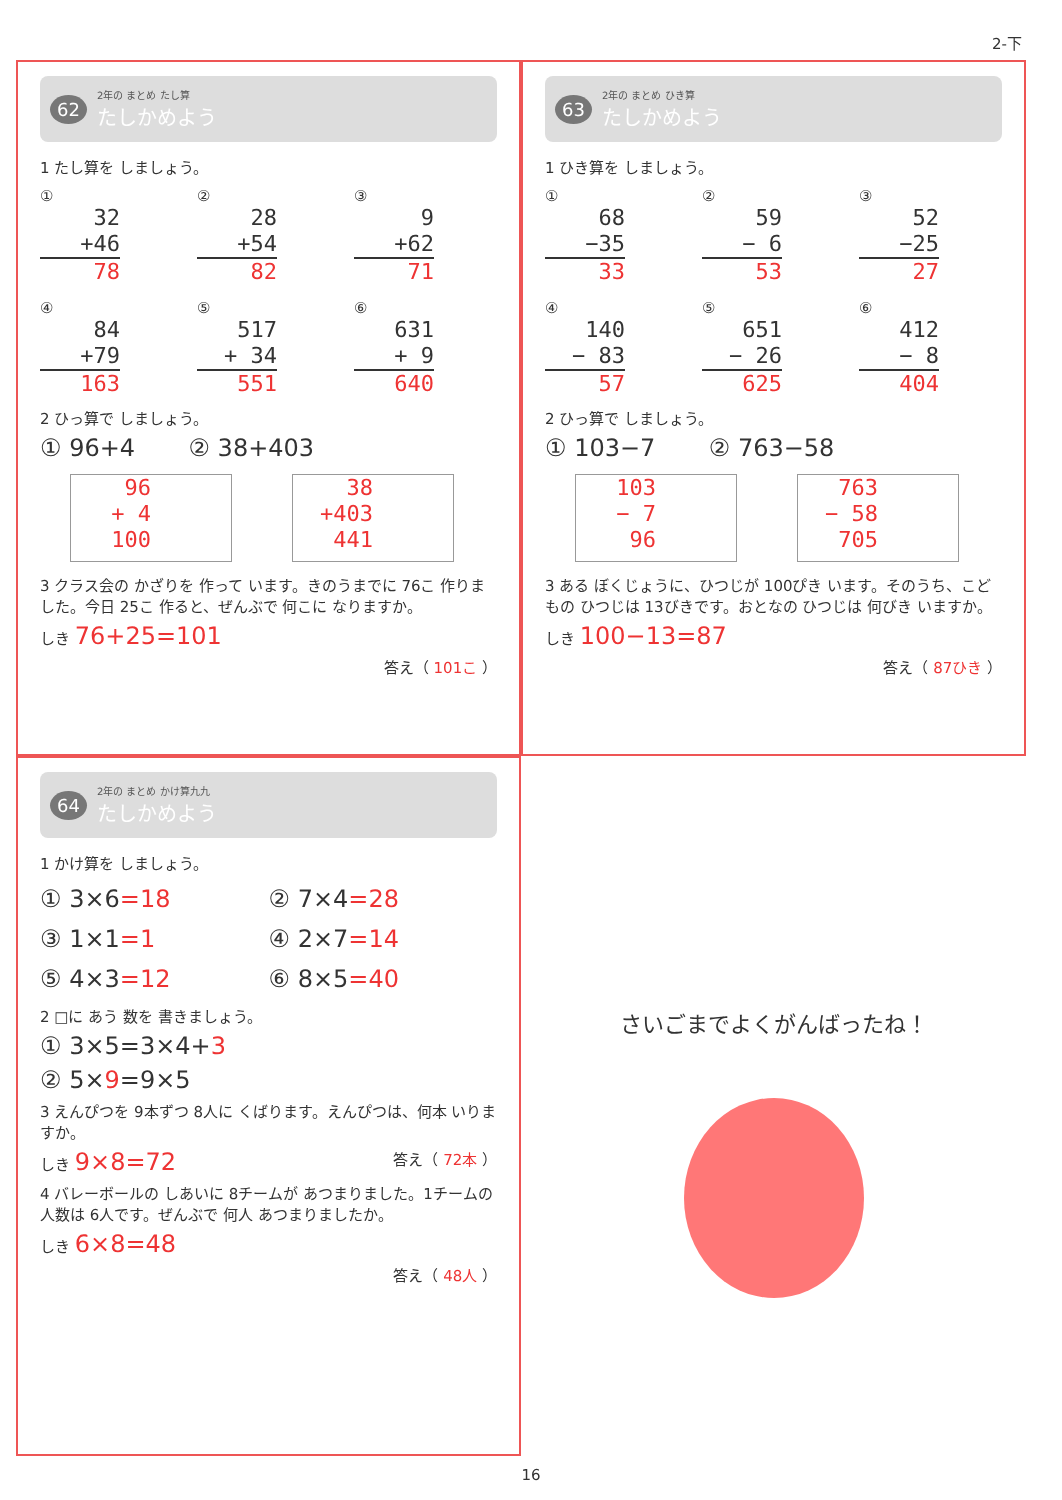2-下
62
2年の まとめ たし算
たしかめよう
1 たし算を しましょう。
①
32
+46
78
②
28
+54
82
③
9
+62
71
④
84
+79
163
⑤
517
+ 34
551
⑥
631
+ 9
640
2 ひっ算で しましょう。
① 96+4 ② 38+403
96
+ 4
100
38
+403
441
3 クラス会の かざりを 作って います。きのうまでに 76こ 作りました。今日 25こ 作ると、ぜんぶで 何こに なりますか。
しき 76+25=101
答え（ 101こ ）
63
2年の まとめ ひき算
たしかめよう
1 ひき算を しましょう。
①
68
−35
33
②
59
− 6
53
③
52
−25
27
④
140
− 83
57
⑤
651
− 26
625
⑥
412
− 8
404
2 ひっ算で しましょう。
① 103−7 ② 763−58
103
− 7
96
763
− 58
705
3 ある ぼくじょうに、ひつじが 100ぴき います。そのうち、こどもの ひつじは 13びきです。おとなの ひつじは 何びき いますか。
しき 100−13=87
答え（ 87ひき ）
64
2年の まとめ かけ算九九
たしかめよう
1 かけ算を しましょう。
① 3×6=18
② 7×4=28
③ 1×1=1
④ 2×7=14
⑤ 4×3=12
⑥ 8×5=40
2 □に あう 数を 書きましょう。
① 3×5=3×4+3
② 5×9=9×5
3 えんぴつを 9本ずつ 8人に くばります。えんぴつは、何本 いりますか。
しき 9×8=72 答え（ 72本 ）
4 バレーボールの しあいに 8チームが あつまりました。1チームの 人数は 6人です。ぜんぶで 何人 あつまりましたか。
しき 6×8=48
答え（ 48人 ）
さいごまでよくがんばったね！
16